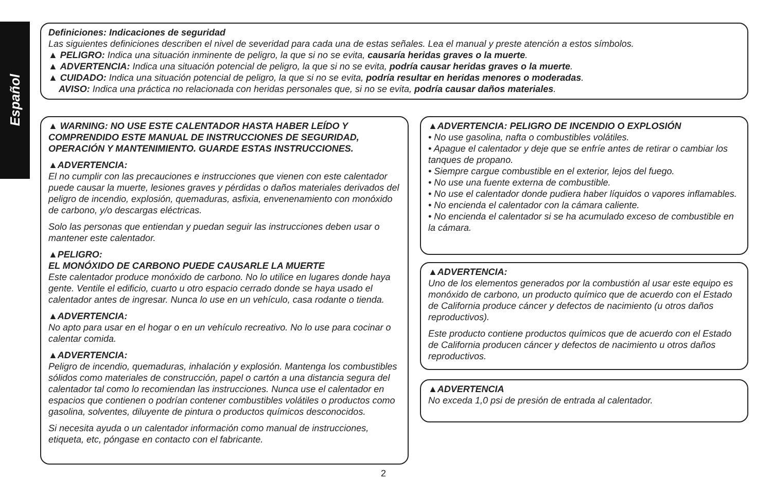Español
Definiciones: Indicaciones de seguridad
Las siguientes definiciones describen el nivel de severidad para cada una de estas señales. Lea el manual y preste atención a estos símbolos.
▲ PELIGRO: Indica una situación inminente de peligro, la que si no se evita, causaría heridas graves o la muerte.
▲ ADVERTENCIA: Indica una situación potencial de peligro, la que si no se evita, podría causar heridas graves o la muerte.
▲ CUIDADO: Indica una situación potencial de peligro, la que si no se evita, podría resultar en heridas menores o moderadas.
AVISO: Indica una práctica no relacionada con heridas personales que, si no se evita, podría causar daños materiales.
▲ WARNING: NO USE ESTE CALENTADOR HASTA HABER LEÍDO Y COMPRENDIDO ESTE MANUAL DE INSTRUCCIONES DE SEGURIDAD, OPERACIÓN Y MANTENIMIENTO. GUARDE ESTAS INSTRUCCIONES.
▲ADVERTENCIA:
El no cumplir con las precauciones e instrucciones que vienen con este calentador puede causar la muerte, lesiones graves y pérdidas o daños materiales derivados del peligro de incendio, explosión, quemaduras, asfixia, envenenamiento con monóxido de carbono, y/o descargas eléctricas.
Solo las personas que entiendan y puedan seguir las instrucciones deben usar o mantener este calentador.
▲PELIGRO:
EL MONÓXIDO DE CARBONO PUEDE CAUSARLE LA MUERTE
Este calentador produce monóxido de carbono. No lo utilice en lugares donde haya gente. Ventile el edificio, cuarto u otro espacio cerrado donde se haya usado el calentador antes de ingresar. Nunca lo use en un vehículo, casa rodante o tienda.
▲ADVERTENCIA:
No apto para usar en el hogar o en un vehículo recreativo. No lo use para cocinar o calentar comida.
▲ADVERTENCIA:
Peligro de incendio, quemaduras, inhalación y explosión. Mantenga los combustibles sólidos como materiales de construcción, papel o cartón a una distancia segura del calentador tal como lo recomiendan las instrucciones. Nunca use el calentador en espacios que contienen o podrían contener combustibles volátiles o productos como gasolina, solventes, diluyente de pintura o productos químicos desconocidos.
Si necesita ayuda o un calentador información como manual de instrucciones, etiqueta, etc, póngase en contacto con el fabricante.
▲ADVERTENCIA: PELIGRO DE INCENDIO O EXPLOSIÓN
• No use gasolina, nafta o combustibles volátiles.
• Apague el calentador y deje que se enfríe antes de retirar o cambiar los tanques de propano.
• Siempre cargue combustible en el exterior, lejos del fuego.
• No use una fuente externa de combustible.
• No use el calentador donde pudiera haber líquidos o vapores inflamables.
• No encienda el calentador con la cámara caliente.
• No encienda el calentador si se ha acumulado exceso de combustible en la cámara.
▲ADVERTENCIA:
Uno de los elementos generados por la combustión al usar este equipo es monóxido de carbono, un producto químico que de acuerdo con el Estado de California produce cáncer y defectos de nacimiento (u otros daños reproductivos).
Este producto contiene productos químicos que de acuerdo con el Estado de California producen cáncer y defectos de nacimiento u otros daños reproductivos.
▲ADVERTENCIA
No exceda 1,0 psi de presión de entrada al calentador.
2